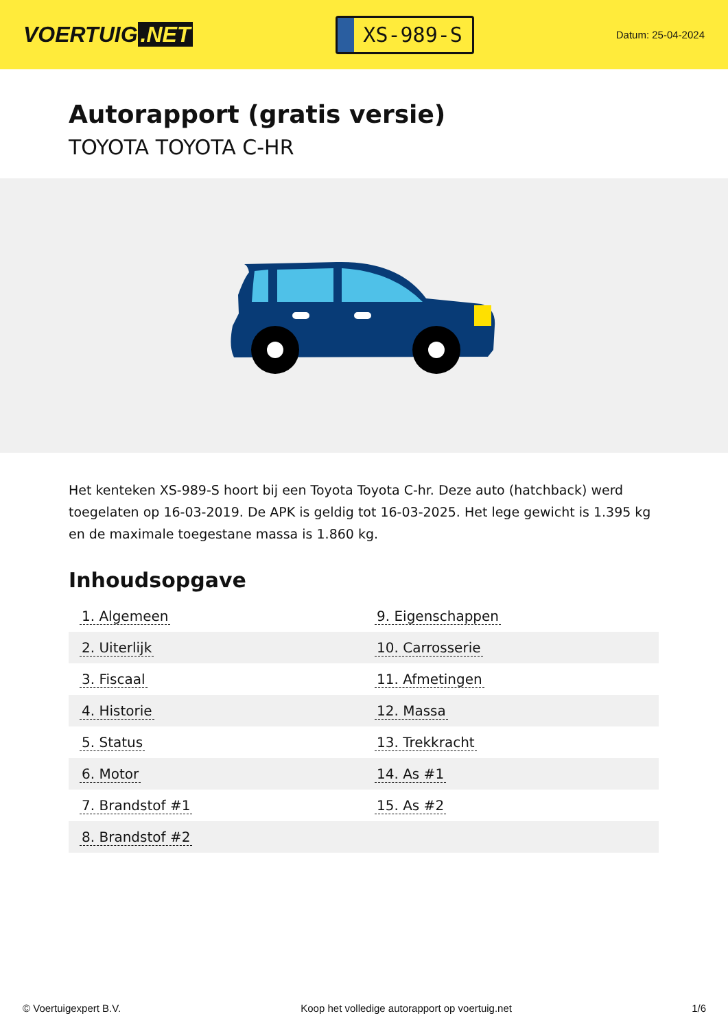VOERTUIG.NET
XS-989-S
Datum: 25-04-2024
Autorapport (gratis versie)
TOYOTA TOYOTA C-HR
Het kenteken XS-989-S hoort bij een Toyota Toyota C-hr. Deze auto (hatchback) werd toegelaten op 16-03-2019. De APK is geldig tot 16-03-2025. Het lege gewicht is 1.395 kg en de maximale toegestane massa is 1.860 kg.
Inhoudsopgave
| 1. Algemeen | 9. Eigenschappen |
| 2. Uiterlijk | 10. Carrosserie |
| 3. Fiscaal | 11. Afmetingen |
| 4. Historie | 12. Massa |
| 5. Status | 13. Trekkracht |
| 6. Motor | 14. As #1 |
| 7. Brandstof #1 | 15. As #2 |
| 8. Brandstof #2 | |
© Voertuigexpert B.V. Koop het volledige autorapport op voertuig.net 1/6